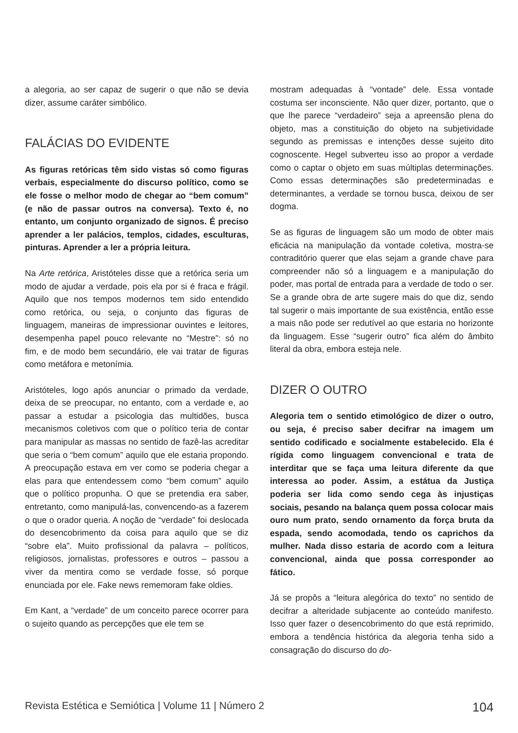a alegoria, ao ser capaz de sugerir o que não se devia dizer, assume caráter simbólico.
FALÁCIAS DO EVIDENTE
As figuras retóricas têm sido vistas só como figuras verbais, especialmente do discurso político, como se ele fosse o melhor modo de chegar ao “bem comum” (e não de passar outros na conversa). Texto é, no entanto, um conjunto organizado de signos. É preciso aprender a ler palácios, templos, cidades, esculturas, pinturas. Aprender a ler a própria leitura.
Na Arte retórica, Aristóteles disse que a retórica seria um modo de ajudar a verdade, pois ela por si é fraca e frágil. Aquilo que nos tempos modernos tem sido entendido como retórica, ou seja, o conjunto das figuras de linguagem, maneiras de impressionar ouvintes e leitores, desempenha papel pouco relevante no “Mestre”: só no fim, e de modo bem secundário, ele vai tratar de figuras como metáfora e metonímia.
Aristóteles, logo após anunciar o primado da verdade, deixa de se preocupar, no entanto, com a verdade e, ao passar a estudar a psicologia das multidões, busca mecanismos coletivos com que o político teria de contar para manipular as massas no sentido de fazê-las acreditar que seria o “bem comum” aquilo que ele estaria propondo. A preocupação estava em ver como se poderia chegar a elas para que entendessem como “bem comum” aquilo que o político propunha. O que se pretendia era saber, entretanto, como manipulá-las, convencendo-as a fazerem o que o orador queria. A noção de “verdade” foi deslocada do desencobrimento da coisa para aquilo que se diz “sobre ela”. Muito profissional da palavra – políticos, religiosos, jornalistas, professores e outros – passou a viver da mentira como se verdade fosse, só porque enunciada por ele. Fake news rememoram fake oldies.
Em Kant, a “verdade” de um conceito parece ocorrer para o sujeito quando as percepções que ele tem se
mostram adequadas à “vontade” dele. Essa vontade costuma ser inconsciente. Não quer dizer, portanto, que o que lhe parece “verdadeiro” seja a apreensão plena do objeto, mas a constituição do objeto na subjetividade segundo as premissas e intenções desse sujeito dito cognoscente. Hegel subverteu isso ao propor a verdade como o captar o objeto em suas múltiplas determinações. Como essas determinações são predeterminadas e determinantes, a verdade se tornou busca, deixou de ser dogma.
Se as figuras de linguagem são um modo de obter mais eficácia na manipulação da vontade coletiva, mostra-se contraditório querer que elas sejam a grande chave para compreender não só a linguagem e a manipulação do poder, mas portal de entrada para a verdade de todo o ser. Se a grande obra de arte sugere mais do que diz, sendo tal sugerir o mais importante de sua existência, então esse a mais não pode ser redutível ao que estaria no horizonte da linguagem. Esse “sugerir outro” fica além do âmbito literal da obra, embora esteja nele.
DIZER O OUTRO
Alegoria tem o sentido etimológico de dizer o outro, ou seja, é preciso saber decifrar na imagem um sentido codificado e socialmente estabelecido. Ela é rígida como linguagem convencional e trata de interditar que se faça uma leitura diferente da que interessa ao poder. Assim, a estátua da Justiça poderia ser lida como sendo cega às injustiças sociais, pesando na balança quem possa colocar mais ouro num prato, sendo ornamento da força bruta da espada, sendo acomodada, tendo os caprichos da mulher. Nada disso estaria de acordo com a leitura convencional, ainda que possa corresponder ao fático.
Já se propôs a “leitura alegórica do texto” no sentido de decifrar a alteridade subjacente ao conteúdo manifesto. Isso quer fazer o desencobrimento do que está reprimido, embora a tendência histórica da alegoria tenha sido a consagração do discurso do do-
Revista Estética e Semiótica | Volume 11 | Número 2 104